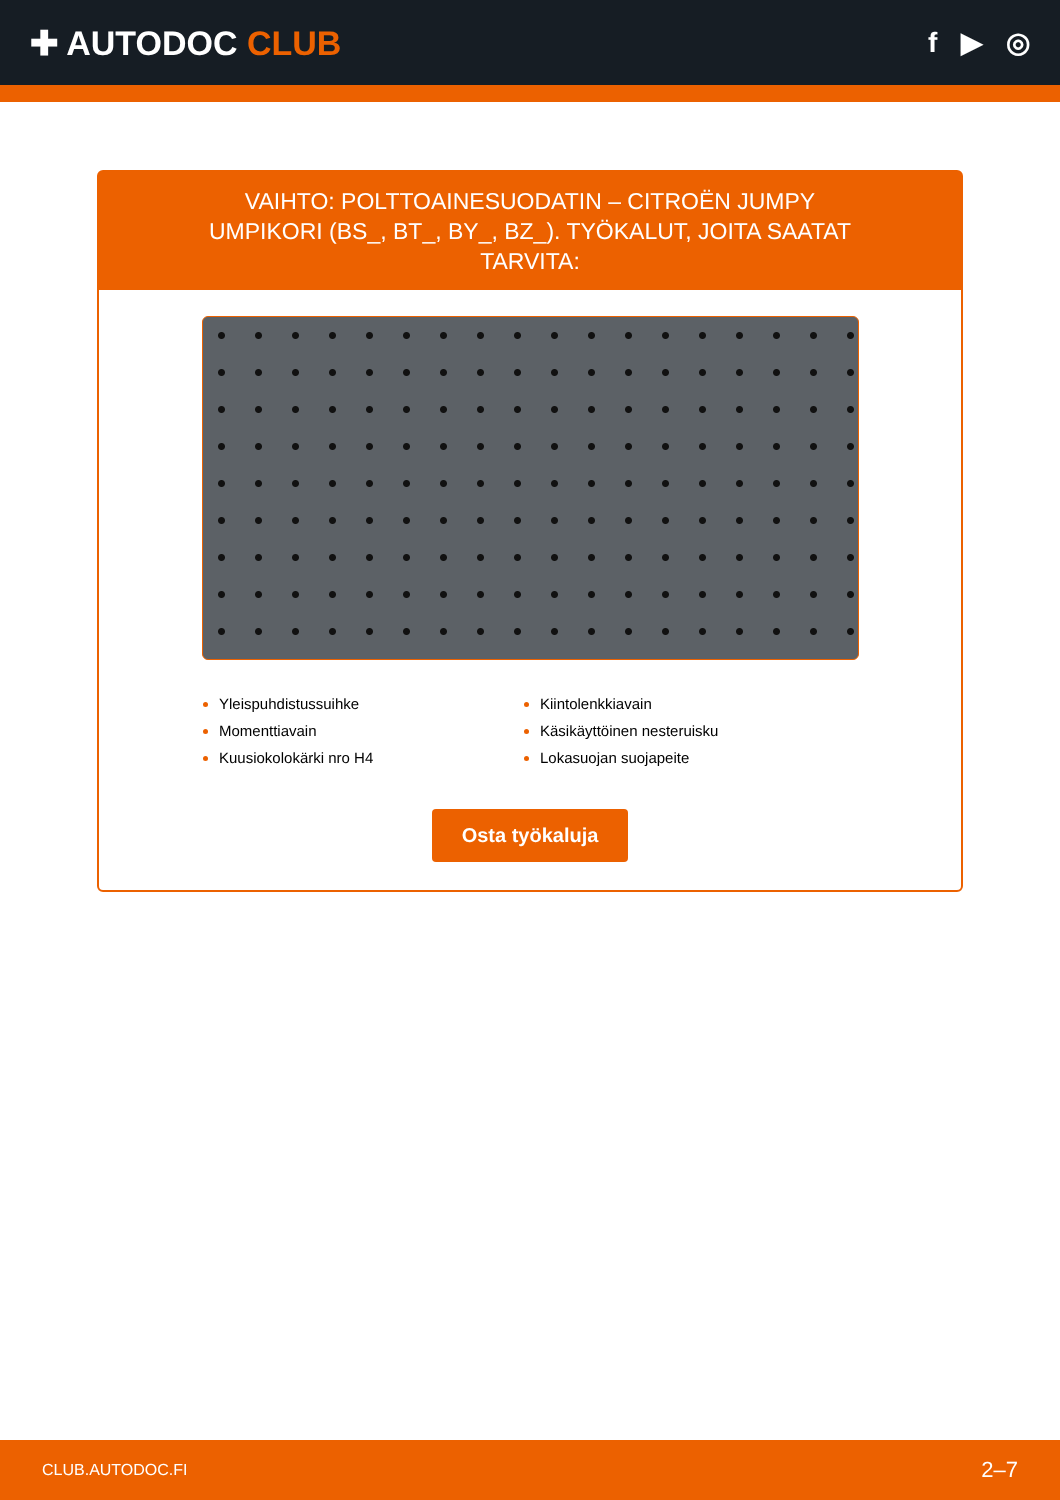✚ AUTODOC CLUB
f ▶ ◎
VAIHTO: POLTTOAINESUODATIN – CITROËN JUMPY UMPIKORI (BS_, BT_, BY_, BZ_). TYÖKALUT, JOITA SAATAT TARVITA:
Yleispuhdistussuihke
Kiintolenkkiavain
Momenttiavain
Käsikäyttöinen nesteruisku
Kuusiokolokärki nro H4
Lokasuojan suojapeite
Osta työkaluja
CLUB.AUTODOC.FI 2–7